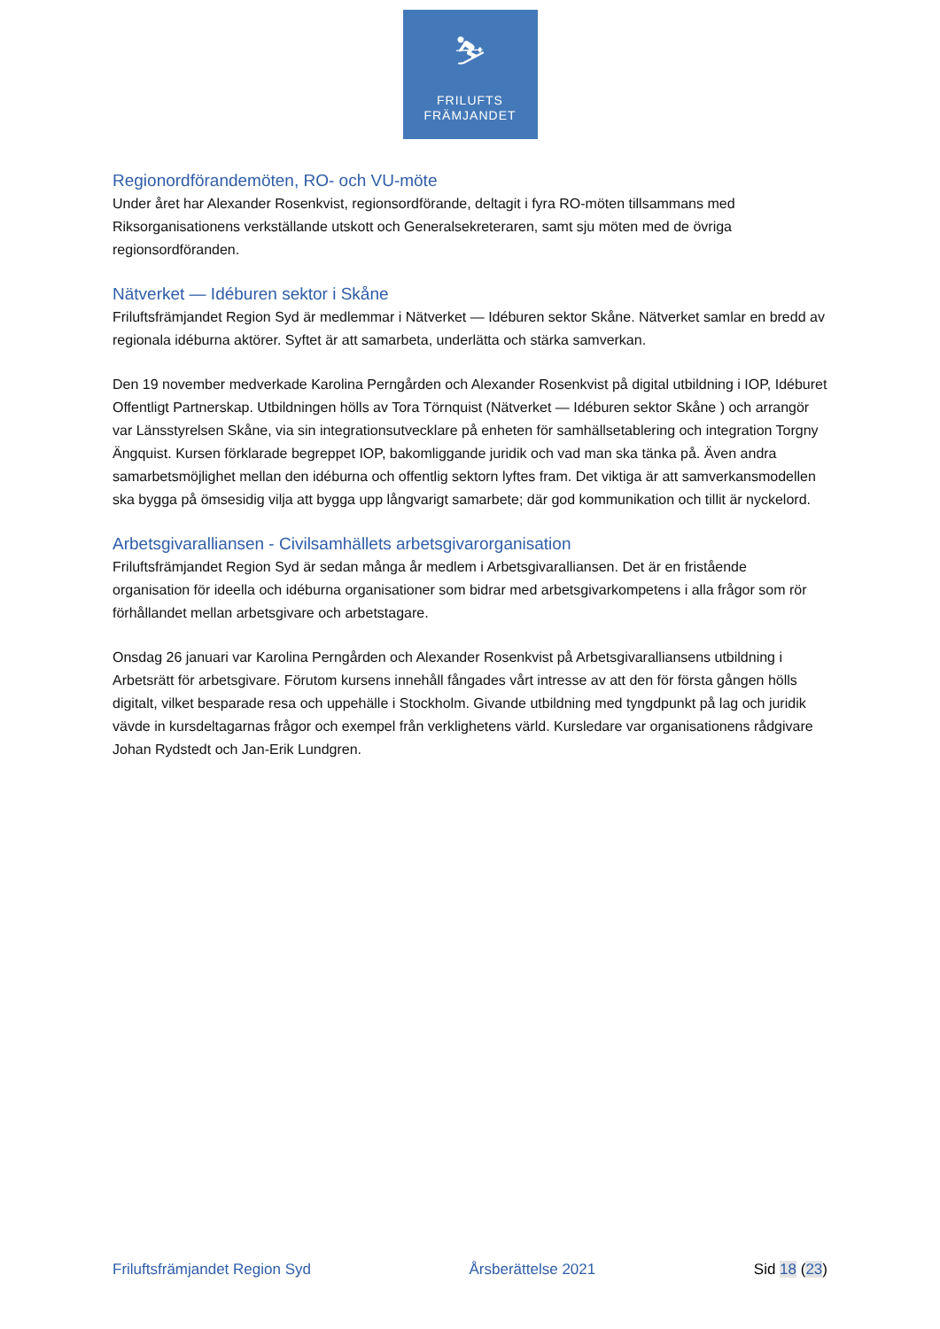⛷
FRILUFTS
FRÄMJANDET
Regionordförandemöten, RO- och VU-möte
Under året har Alexander Rosenkvist, regionsordförande, deltagit i fyra RO-möten tillsammans med Riksorganisationens verkställande utskott och Generalsekreteraren, samt sju möten med de övriga regionsordföranden.
Nätverket — Idéburen sektor i Skåne
Friluftsfrämjandet Region Syd är medlemmar i Nätverket — Idéburen sektor Skåne. Nätverket samlar en bredd av regionala idéburna aktörer. Syftet är att samarbeta, underlätta och stärka samverkan.
Den 19 november medverkade Karolina Perngården och Alexander Rosenkvist på digital utbildning i IOP, Idéburet Offentligt Partnerskap. Utbildningen hölls av Tora Törnquist (Nätverket — Idéburen sektor Skåne ) och arrangör var Länsstyrelsen Skåne, via sin integrationsutvecklare på enheten för samhällsetablering och integration Torgny Ängquist. Kursen förklarade begreppet IOP, bakomliggande juridik och vad man ska tänka på. Även andra samarbetsmöjlighet mellan den idéburna och offentlig sektorn lyftes fram. Det viktiga är att samverkansmodellen ska bygga på ömsesidig vilja att bygga upp långvarigt samarbete; där god kommunikation och tillit är nyckelord.
Arbetsgivaralliansen - Civilsamhällets arbetsgivarorganisation
Friluftsfrämjandet Region Syd är sedan många år medlem i Arbetsgivaralliansen. Det är en fristående organisation för ideella och idéburna organisationer som bidrar med arbetsgivarkompetens i alla frågor som rör förhållandet mellan arbetsgivare och arbetstagare.
Onsdag 26 januari var Karolina Perngården och Alexander Rosenkvist på Arbetsgivaralliansens utbildning i Arbetsrätt för arbetsgivare. Förutom kursens innehåll fångades vårt intresse av att den för första gången hölls digitalt, vilket besparade resa och uppehälle i Stockholm. Givande utbildning med tyngdpunkt på lag och juridik vävde in kursdeltagarnas frågor och exempel från verklighetens värld. Kursledare var organisationens rådgivare Johan Rydstedt och Jan-Erik Lundgren.
Friluftsfrämjandet Region Syd Årsberättelse 2021 Sid 18 (23)